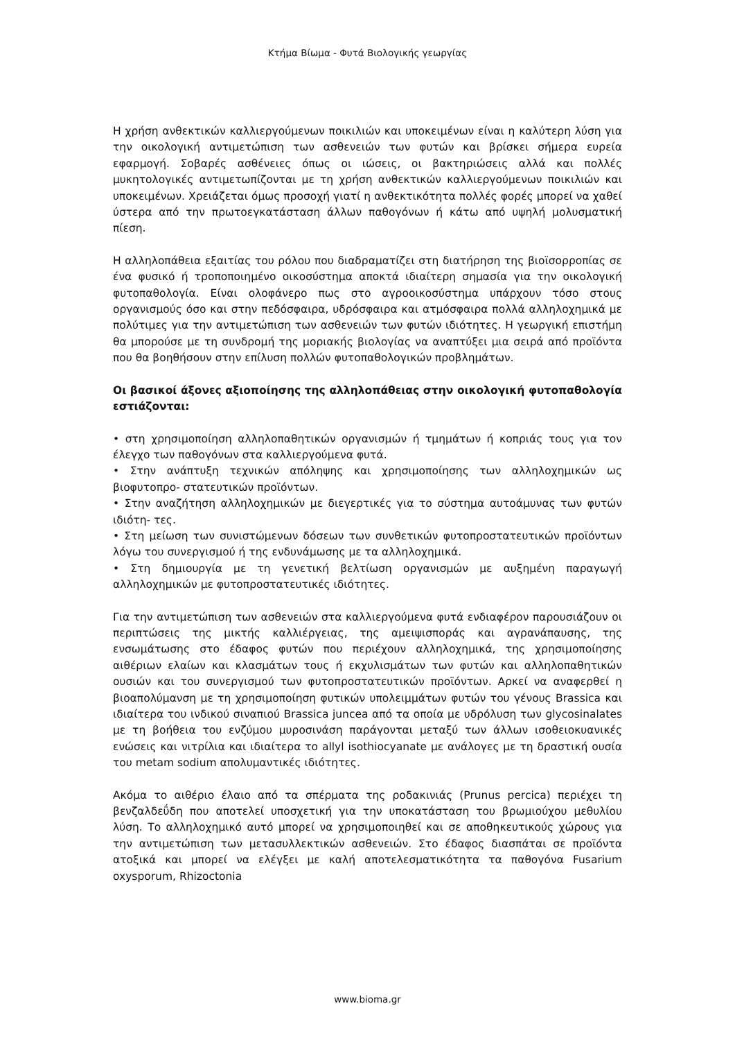Κτήμα Βίωμα - Φυτά Βιολογικής γεωργίας
Η χρήση ανθεκτικών καλλιεργούμενων ποικιλιών και υποκειμένων είναι η καλύτερη λύση για την οικολογική αντιμετώπιση των ασθενειών των φυτών και βρίσκει σήμερα ευρεία εφαρμογή. Σοβαρές ασθένειες όπως οι ιώσεις, οι βακτηριώσεις αλλά και πολλές μυκητολογικές αντιμετωπίζονται με τη χρήση ανθεκτικών καλλιεργούμενων ποικιλιών και υποκειμένων. Χρειάζεται όμως προσοχή γιατί η ανθεκτικότητα πολλές φορές μπορεί να χαθεί ύστερα από την πρωτοεγκατάσταση άλλων παθογόνων ή κάτω από υψηλή μολυσματική πίεση.
Η αλληλοπάθεια εξαιτίας του ρόλου που διαδραματίζει στη διατήρηση της βιοϊσορροπίας σε ένα φυσικό ή τροποποιημένο οικοσύστημα αποκτά ιδιαίτερη σημασία για την οικολογική φυτοπαθολογία. Είναι ολοφάνερο πως στο αγροοικοσύστημα υπάρχουν τόσο στους οργανισμούς όσο και στην πεδόσφαιρα, υδρόσφαιρα και ατμόσφαιρα πολλά αλληλοχημικά με πολύτιμες για την αντιμετώπιση των ασθενειών των φυτών ιδιότητες. Η γεωργική επιστήμη θα μπορούσε με τη συνδρομή της μοριακής βιολογίας να αναπτύξει μια σειρά από προϊόντα που θα βοηθήσουν στην επίλυση πολλών φυτοπαθολογικών προβλημάτων.
Οι βασικοί άξονες αξιοποίησης της αλληλοπάθειας στην οικολογική φυτοπαθολογία εστιάζονται:
• στη χρησιμοποίηση αλληλοπαθητικών οργανισμών ή τμημάτων ή κοπριάς τους για τον έλεγχο των παθογόνων στα καλλιεργούμενα φυτά.
• Στην ανάπτυξη τεχνικών απόληψης και χρησιμοποίησης των αλληλοχημικών ως βιοφυτοπρο- στατευτικών προϊόντων.
• Στην αναζήτηση αλληλοχημικών με διεγερτικές για το σύστημα αυτοάμυνας των φυτών ιδιότη- τες.
• Στη μείωση των συνιστώμενων δόσεων των συνθετικών φυτοπροστατευτικών προϊόντων λόγω του συνεργισμού ή της ενδυνάμωσης με τα αλληλοχημικά.
• Στη δημιουργία με τη γενετική βελτίωση οργανισμών με αυξημένη παραγωγή αλληλοχημικών με φυτοπροστατευτικές ιδιότητες.
Για την αντιμετώπιση των ασθενειών στα καλλιεργούμενα φυτά ενδιαφέρον παρουσιάζουν οι περιπτώσεις της μικτής καλλιέργειας, της αμειψισποράς και αγρανάπαυσης, της ενσωμάτωσης στο έδαφος φυτών που περιέχουν αλληλοχημικά, της χρησιμοποίησης αιθέριων ελαίων και κλασμάτων τους ή εκχυλισμάτων των φυτών και αλληλοπαθητικών ουσιών και του συνεργισμού των φυτοπροστατευτικών προϊόντων. Αρκεί να αναφερθεί η βιοαπολύμανση με τη χρησιμοποίηση φυτικών υπολειμμάτων φυτών του γένους Brassica και ιδιαίτερα του ινδικού σιναπιού Brassica juncea από τα οποία με υδρόλυση των glycosinalates με τη βοήθεια του ενζύμου μυροσινάση παράγονται μεταξύ των άλλων ισοθειοκυανικές ενώσεις και νιτρίλια και ιδιαίτερα το allyl isothiocyanate με ανάλογες με τη δραστική ουσία του metam sodium απολυμαντικές ιδιότητες.
Ακόμα το αιθέριο έλαιο από τα σπέρματα της ροδακινιάς (Prunus percica) περιέχει τη βενζαλδεΰδη που αποτελεί υποσχετική για την υποκατάσταση του βρωμιούχου μεθυλίου λύση. Το αλληλοχημικό αυτό μπορεί να χρησιμοποιηθεί και σε αποθηκευτικούς χώρους για την αντιμετώπιση των μετασυλλεκτικών ασθενειών. Στο έδαφος διασπάται σε προϊόντα ατοξικά και μπορεί να ελέγξει με καλή αποτελεσματικότητα τα παθογόνα Fusarium oxysporum, Rhizoctonia
www.bioma.gr